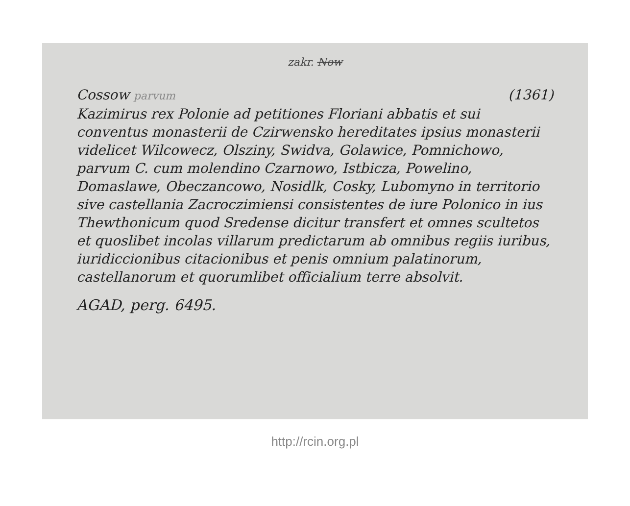zakr. Now
Cossow parvum (1361)
Kazimirus rex Polonie ad petitiones Floriani abbatis et sui conventus monasterii de Czirwensko hereditates ipsius monasterii videlicet Wilcowecz, Olsziny, Swidva, Golawice, Pomnichowo, parvum C. cum molendino Czarnowo, Istbicza, Powelino, Domaslawe, Obeczancowo, Nosidlk, Cosky, Lubomyno in territorio sive castellania Zacroczimiensi consistentes de iure Polonico in ius Thewthonicum quod Sredense dicitur transfert et omnes scultetos et quoslibet incolas villarum predictarum ab omnibus regiis iuribus, iuridiccionibus citacionibus et penis omnium palatinorum, castellanorum et quorumlibet officialium terre absolvit.
AGAD, perg. 6495.
http://rcin.org.pl